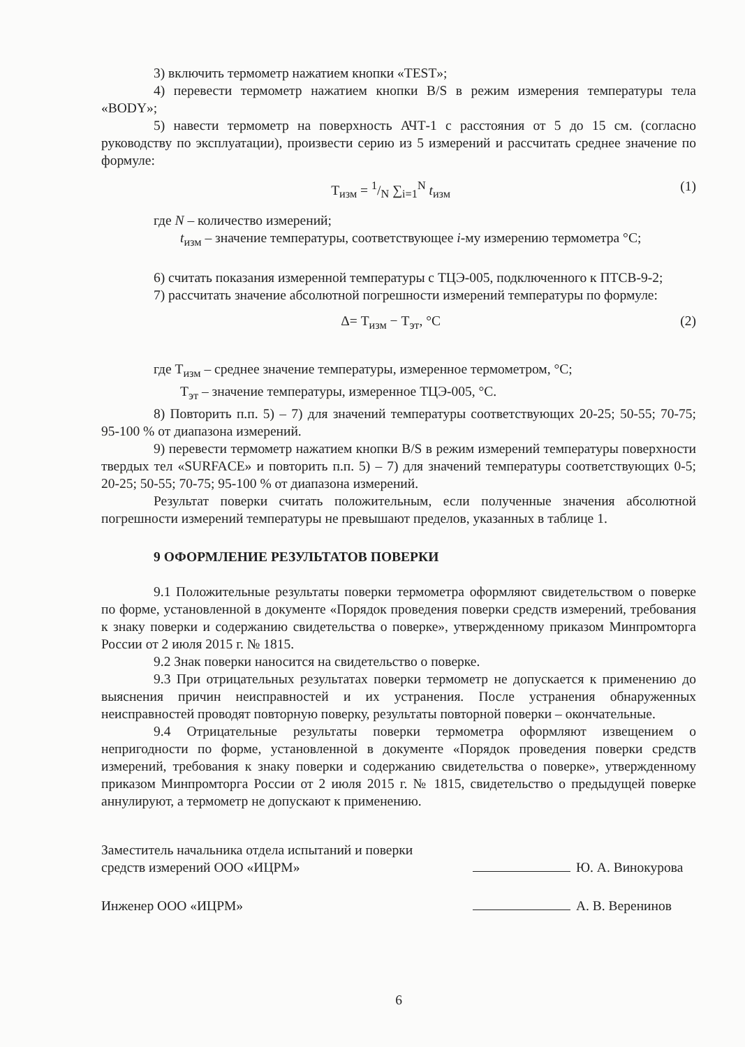3) включить термометр нажатием кнопки «TEST»;
4) перевести термометр нажатием кнопки B/S в режим измерения температуры тела «BODY»;
5) навести термометр на поверхность АЧТ-1 с расстояния от 5 до 15 см. (согласно руководству по эксплуатации), произвести серию из 5 измерений и рассчитать среднее значение по формуле:
T<sub>изм</sub> = 1/N ∑<sub>i=1</sub><sup>N</sup> t<sub>изм</sub> (1)
где N – количество измерений;
t<sub>изм</sub> – значение температуры, соответствующее i-му измерению термометра °С;
6) считать показания измеренной температуры с ТЦЭ-005, подключенного к ПТСВ-9-2;
7) рассчитать значение абсолютной погрешности измерений температуры по формуле:
Δ= T<sub>изм</sub> − T<sub>эт</sub>, °C (2)
где Т<sub>изм</sub> – среднее значение температуры, измеренное термометром, °С;
Т<sub>эт</sub> – значение температуры, измеренное ТЦЭ-005, °С.
8) Повторить п.п. 5) – 7) для значений температуры соответствующих 20-25; 50-55; 70-75; 95-100 % от диапазона измерений.
9) перевести термометр нажатием кнопки B/S в режим измерений температуры поверхности твердых тел «SURFACE» и повторить п.п. 5) – 7) для значений температуры соответствующих 0-5; 20-25; 50-55; 70-75; 95-100 % от диапазона измерений.
Результат поверки считать положительным, если полученные значения абсолютной погрешности измерений температуры не превышают пределов, указанных в таблице 1.
9 ОФОРМЛЕНИЕ РЕЗУЛЬТАТОВ ПОВЕРКИ
9.1 Положительные результаты поверки термометра оформляют свидетельством о поверке по форме, установленной в документе «Порядок проведения поверки средств измерений, требования к знаку поверки и содержанию свидетельства о поверке», утвержденному приказом Минпромторга России от 2 июля 2015 г. № 1815.
9.2 Знак поверки наносится на свидетельство о поверке.
9.3 При отрицательных результатах поверки термометр не допускается к применению до выяснения причин неисправностей и их устранения. После устранения обнаруженных неисправностей проводят повторную поверку, результаты повторной поверки – окончательные.
9.4 Отрицательные результаты поверки термометра оформляют извещением о непригодности по форме, установленной в документе «Порядок проведения поверки средств измерений, требования к знаку поверки и содержанию свидетельства о поверке», утвержденному приказом Минпромторга России от 2 июля 2015 г. № 1815, свидетельство о предыдущей поверке аннулируют, а термометр не допускают к применению.
Заместитель начальника отдела испытаний и поверки
средств измерений ООО «ИЦРМ»
Ю. А. Винокурова
Инженер ООО «ИЦРМ» А. В. Веренинов
6